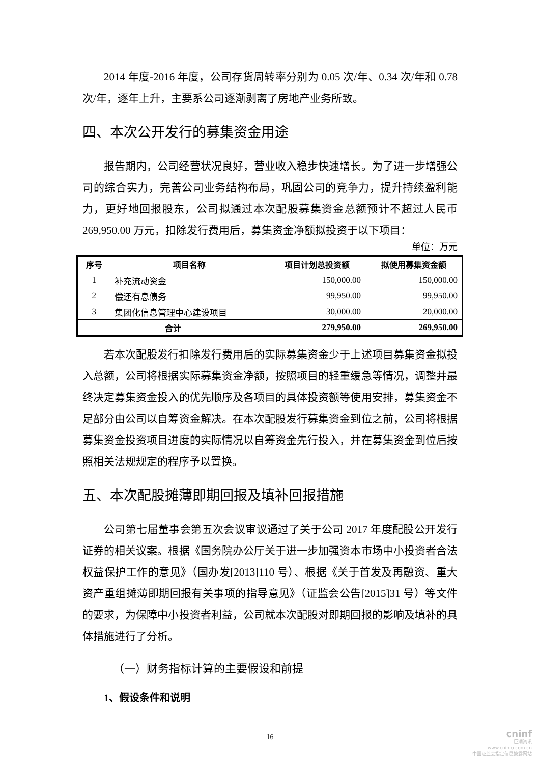2014 年度-2016 年度，公司存货周转率分别为 0.05 次/年、0.34 次/年和 0.78 次/年，逐年上升，主要系公司逐渐剥离了房地产业务所致。
四、本次公开发行的募集资金用途
报告期内，公司经营状况良好，营业收入稳步快速增长。为了进一步增强公司的综合实力，完善公司业务结构布局，巩固公司的竞争力，提升持续盈利能力，更好地回报股东，公司拟通过本次配股募集资金总额预计不超过人民币269,950.00 万元，扣除发行费用后，募集资金净额拟投资于以下项目：
单位：万元
| 序号 | 项目名称 | 项目计划总投资额 | 拟使用募集资金额 |
| --- | --- | --- | --- |
| 1 | 补充流动资金 | 150,000.00 | 150,000.00 |
| 2 | 偿还有息债务 | 99,950.00 | 99,950.00 |
| 3 | 集团化信息管理中心建设项目 | 30,000.00 | 20,000.00 |
| 合计 | | 279,950.00 | 269,950.00 |
若本次配股发行扣除发行费用后的实际募集资金少于上述项目募集资金拟投入总额，公司将根据实际募集资金净额，按照项目的轻重缓急等情况，调整并最终决定募集资金投入的优先顺序及各项目的具体投资额等使用安排，募集资金不足部分由公司以自筹资金解决。在本次配股发行募集资金到位之前，公司将根据募集资金投资项目进度的实际情况以自筹资金先行投入，并在募集资金到位后按照相关法规规定的程序予以置换。
五、本次配股摊薄即期回报及填补回报措施
公司第七届董事会第五次会议审议通过了关于公司 2017 年度配股公开发行证券的相关议案。根据《国务院办公厅关于进一步加强资本市场中小投资者合法权益保护工作的意见》（国办发[2013]110 号）、根据《关于首发及再融资、重大资产重组摊薄即期回报有关事项的指导意见》（证监会公告[2015]31 号）等文件的要求，为保障中小投资者利益，公司就本次配股对即期回报的影响及填补的具体措施进行了分析。
（一）财务指标计算的主要假设和前提
1、假设条件和说明
16
cninf
巨潮资讯
www.cninfo.com.cn
中国证监会指定信息披露网站